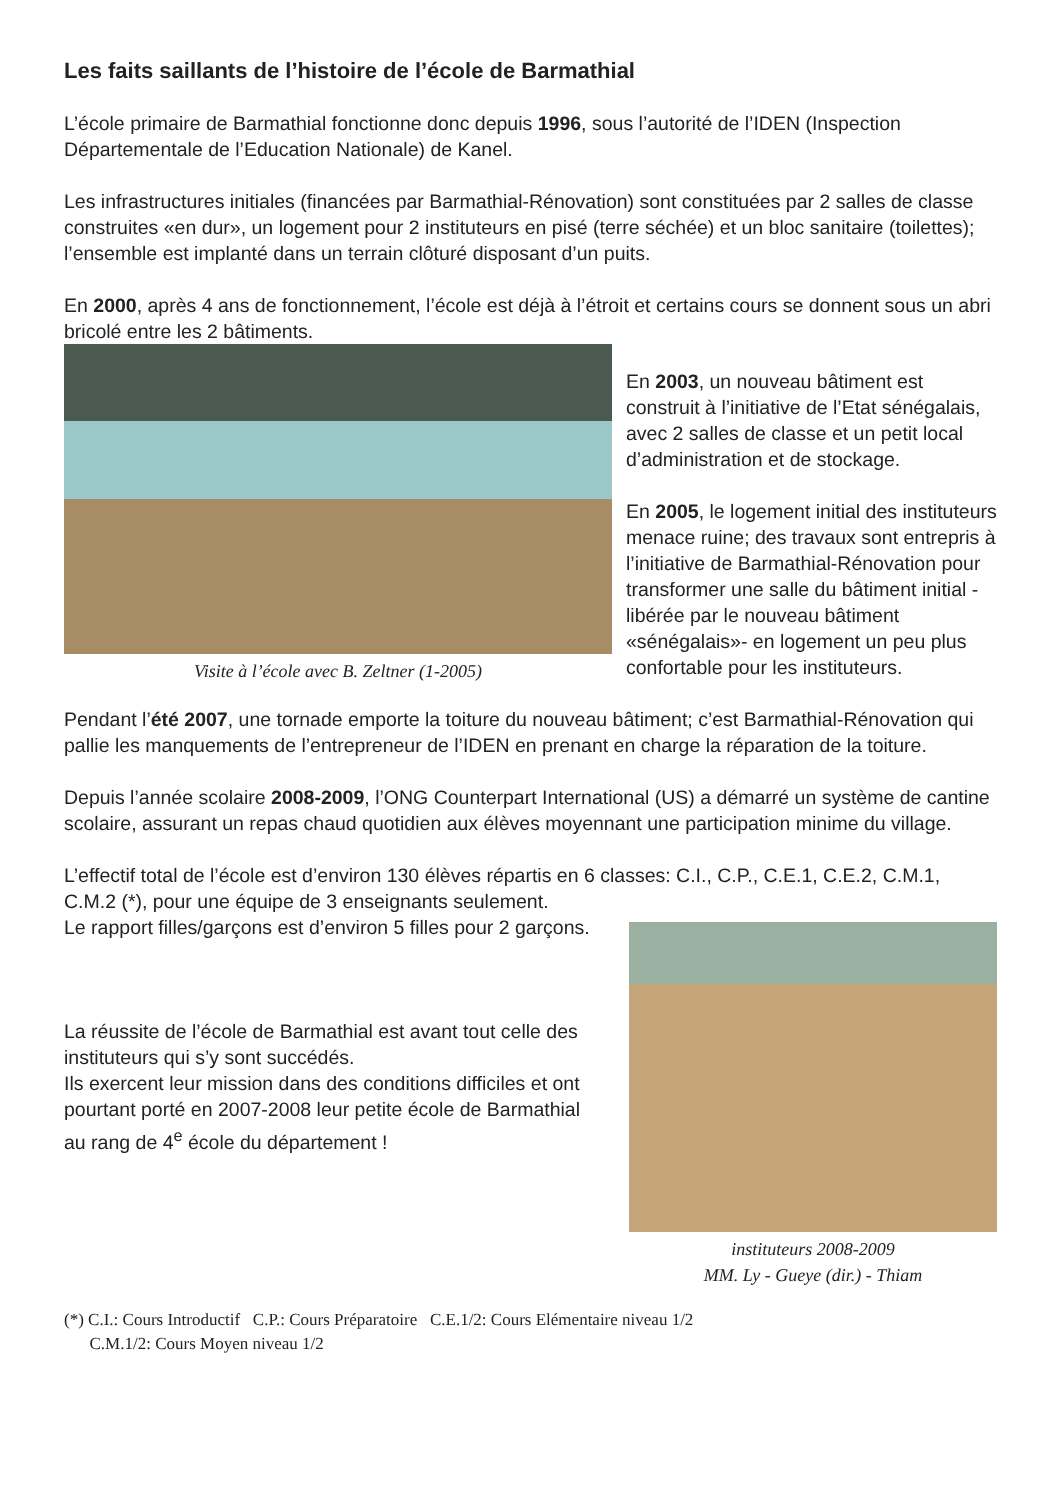Les faits saillants de l’histoire de l’école de Barmathial
L’école primaire de Barmathial fonctionne donc depuis 1996, sous l’autorité de l’IDEN (Inspection Départementale de l’Education Nationale) de Kanel.
Les infrastructures initiales (financées par Barmathial-Rénovation) sont constituées par 2 salles de classe construites «en dur», un logement pour 2 instituteurs en pisé (terre séchée) et un bloc sanitaire (toilettes); l’ensemble est implanté dans un terrain clôturé disposant d’un puits.
En 2000, après 4 ans de fonctionnement, l’école est déjà à l’étroit et certains cours se donnent sous un abri bricolé entre les 2 bâtiments.
Visite à l’école avec B. Zeltner (1-2005)
En 2003, un nouveau bâtiment est construit à l’initiative de l’Etat sénégalais, avec 2 salles de classe et un petit local d’administration et de stockage.
En 2005, le logement initial des instituteurs menace ruine; des travaux sont entrepris à l’initiative de Barmathial-Rénovation pour transformer une salle du bâtiment initial -libérée par le nouveau bâtiment «sénégalais»- en logement un peu plus confortable pour les instituteurs.
Pendant l’été 2007, une tornade emporte la toiture du nouveau bâtiment; c’est Barmathial-Rénovation qui pallie les manquements de l’entrepreneur de l’IDEN en prenant en charge la réparation de la toiture.
Depuis l’année scolaire 2008-2009, l’ONG Counterpart International (US) a démarré un système de cantine scolaire, assurant un repas chaud quotidien aux élèves moyennant une participation minime du village.
L’effectif total de l’école est d’environ 130 élèves répartis en 6 classes: C.I., C.P., C.E.1, C.E.2, C.M.1, C.M.2 (*), pour une équipe de 3 enseignants seulement.
Le rapport filles/garçons est d’environ 5 filles pour 2 garçons.
La réussite de l’école de Barmathial est avant tout celle des instituteurs qui s’y sont succédés.
Ils exercent leur mission dans des conditions difficiles et ont pourtant porté en 2007-2008 leur petite école de Barmathial au rang de 4<sup>e</sup> école du département !
instituteurs 2008-2009
MM. Ly - Gueye (dir.) - Thiam
(*) C.I.: Cours Introductif C.P.: Cours Préparatoire C.E.1/2: Cours Elémentaire niveau 1/2
C.M.1/2: Cours Moyen niveau 1/2